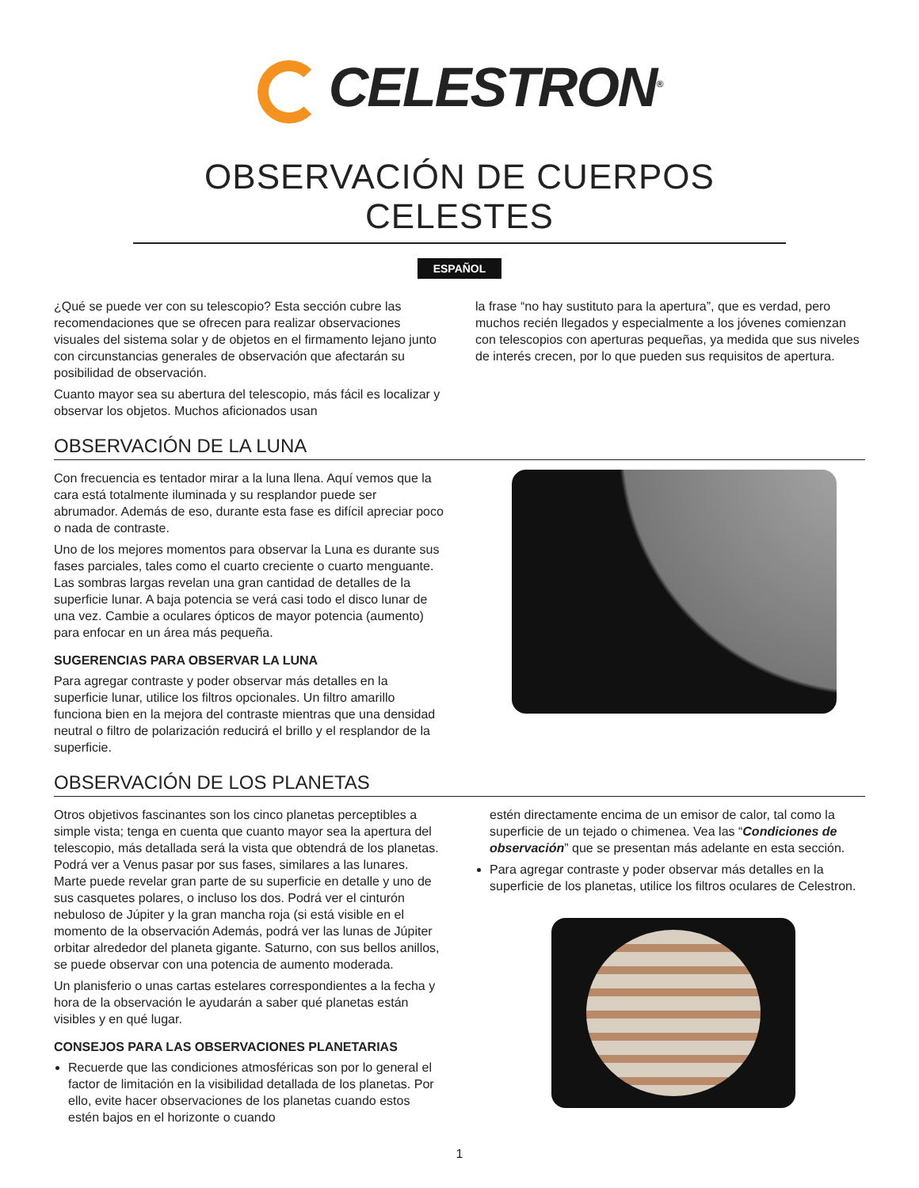CELESTRON<sup>®</sup>
OBSERVACIÓN DE CUERPOS CELESTES
ESPAÑOL
¿Qué se puede ver con su telescopio? Esta sección cubre las recomendaciones que se ofrecen para realizar observaciones visuales del sistema solar y de objetos en el firmamento lejano junto con circunstancias generales de observación que afectarán su posibilidad de observación.
Cuanto mayor sea su abertura del telescopio, más fácil es localizar y observar los objetos. Muchos aficionados usan
la frase “no hay sustituto para la apertura”, que es verdad, pero muchos recién llegados y especialmente a los jóvenes comienzan con telescopios con aperturas pequeñas, ya medida que sus niveles de interés crecen, por lo que pueden sus requisitos de apertura.
OBSERVACIÓN DE LA LUNA
Con frecuencia es tentador mirar a la luna llena. Aquí vemos que la cara está totalmente iluminada y su resplandor puede ser abrumador. Además de eso, durante esta fase es difícil apreciar poco o nada de contraste.
Uno de los mejores momentos para observar la Luna es durante sus fases parciales, tales como el cuarto creciente o cuarto menguante. Las sombras largas revelan una gran cantidad de detalles de la superficie lunar. A baja potencia se verá casi todo el disco lunar de una vez. Cambie a oculares ópticos de mayor potencia (aumento) para enfocar en un área más pequeña.
SUGERENCIAS PARA OBSERVAR LA LUNA
Para agregar contraste y poder observar más detalles en la superficie lunar, utilice los filtros opcionales. Un filtro amarillo funciona bien en la mejora del contraste mientras que una densidad neutral o filtro de polarización reducirá el brillo y el resplandor de la superficie.
OBSERVACIÓN DE LOS PLANETAS
Otros objetivos fascinantes son los cinco planetas perceptibles a simple vista; tenga en cuenta que cuanto mayor sea la apertura del telescopio, más detallada será la vista que obtendrá de los planetas. Podrá ver a Venus pasar por sus fases, similares a las lunares. Marte puede revelar gran parte de su superficie en detalle y uno de sus casquetes polares, o incluso los dos. Podrá ver el cinturón nebuloso de Júpiter y la gran mancha roja (si está visible en el momento de la observación Además, podrá ver las lunas de Júpiter orbitar alrededor del planeta gigante. Saturno, con sus bellos anillos, se puede observar con una potencia de aumento moderada.
Un planisferio o unas cartas estelares correspondientes a la fecha y hora de la observación le ayudarán a saber qué planetas están visibles y en qué lugar.
CONSEJOS PARA LAS OBSERVACIONES PLANETARIAS
Recuerde que las condiciones atmosféricas son por lo general el factor de limitación en la visibilidad detallada de los planetas. Por ello, evite hacer observaciones de los planetas cuando estos estén bajos en el horizonte o cuando
estén directamente encima de un emisor de calor, tal como la superficie de un tejado o chimenea. Vea las “Condiciones de observación” que se presentan más adelante en esta sección.
Para agregar contraste y poder observar más detalles en la superficie de los planetas, utilice los filtros oculares de Celestron.
1